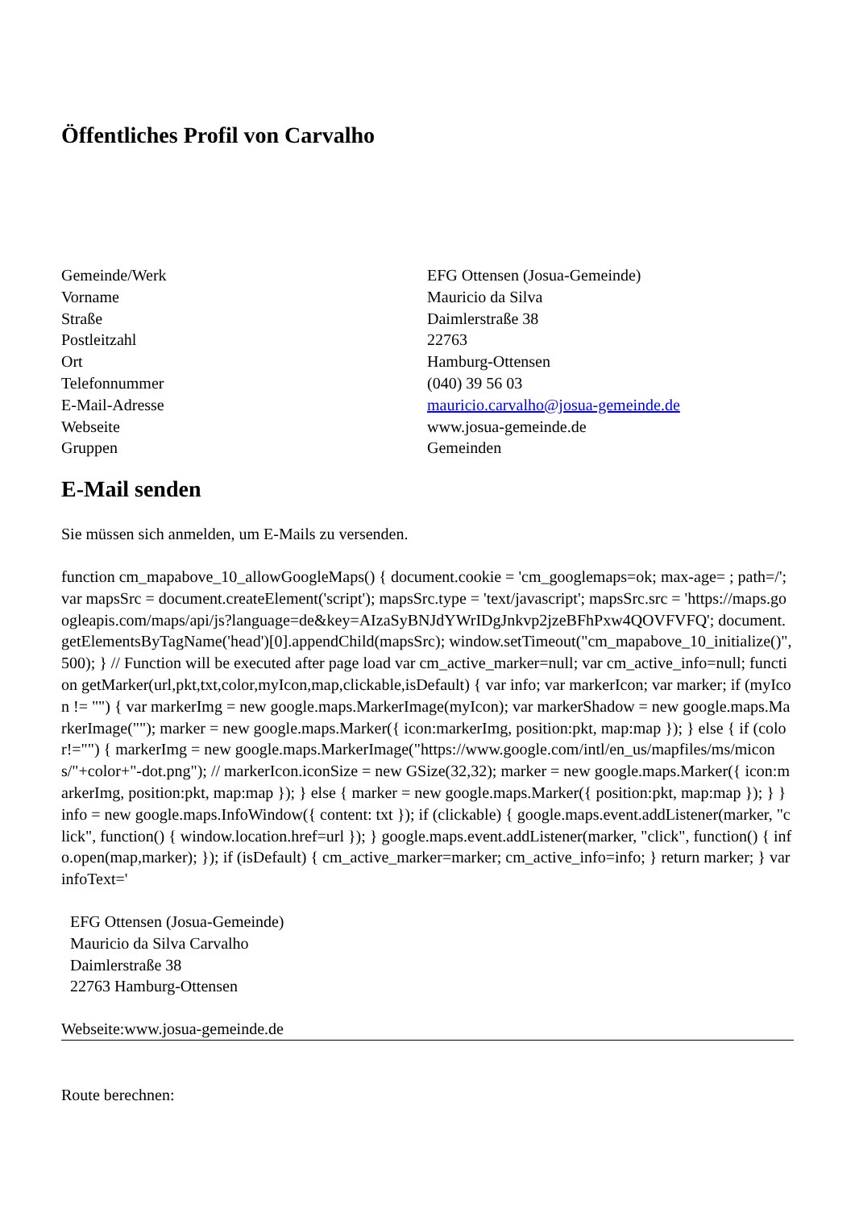Öffentliches Profil von Carvalho
| Gemeinde/Werk | EFG Ottensen (Josua-Gemeinde) |
| Vorname | Mauricio da Silva |
| Straße | Daimlerstraße 38 |
| Postleitzahl | 22763 |
| Ort | Hamburg-Ottensen |
| Telefonnummer | (040) 39 56 03 |
| E-Mail-Adresse | mauricio.carvalho@josua-gemeinde.de |
| Webseite | www.josua-gemeinde.de |
| Gruppen | Gemeinden |
E-Mail senden
Sie müssen sich anmelden, um E-Mails zu versenden.
function cm_mapabove_10_allowGoogleMaps() { document.cookie = 'cm_googlemaps=ok; max-age= ; path=/'; var mapsSrc = document.createElement('script'); mapsSrc.type = 'text/javascript'; mapsSrc.src = 'https://maps.googleapis.com/maps/api/js?language=de&key=AIzaSyBNJdYWrIDgJnkvp2jzeBFhPxw4QOVFVFQ'; document.getElementsByTagName('head')[0].appendChild(mapsSrc); window.setTimeout("cm_mapabove_10_initialize()", 500); } // Function will be executed after page load var cm_active_marker=null; var cm_active_info=null; function getMarker(url,pkt,txt,color,myIcon,map,clickable,isDefault) { var info; var markerIcon; var marker; if (myIcon != "") { var markerImg = new google.maps.MarkerImage(myIcon); var markerShadow = new google.maps.MarkerImage(""); marker = new google.maps.Marker({ icon:markerImg, position:pkt, map:map }); } else { if (color!="") { markerImg = new google.maps.MarkerImage("https://www.google.com/intl/en_us/mapfiles/ms/micons/"+color+"-dot.png"); // markerIcon.iconSize = new GSize(32,32); marker = new google.maps.Marker({ icon:markerImg, position:pkt, map:map }); } else { marker = new google.maps.Marker({ position:pkt, map:map }); } } info = new google.maps.InfoWindow({ content: txt }); if (clickable) { google.maps.event.addListener(marker, "click", function() { window.location.href=url }); } google.maps.event.addListener(marker, "click", function() { info.open(map,marker); }); if (isDefault) { cm_active_marker=marker; cm_active_info=info; } return marker; } var infoText='
EFG Ottensen (Josua-Gemeinde)
Mauricio da Silva Carvalho
Daimlerstraße 38
22763 Hamburg-Ottensen
Webseite:www.josua-gemeinde.de
Route berechnen: